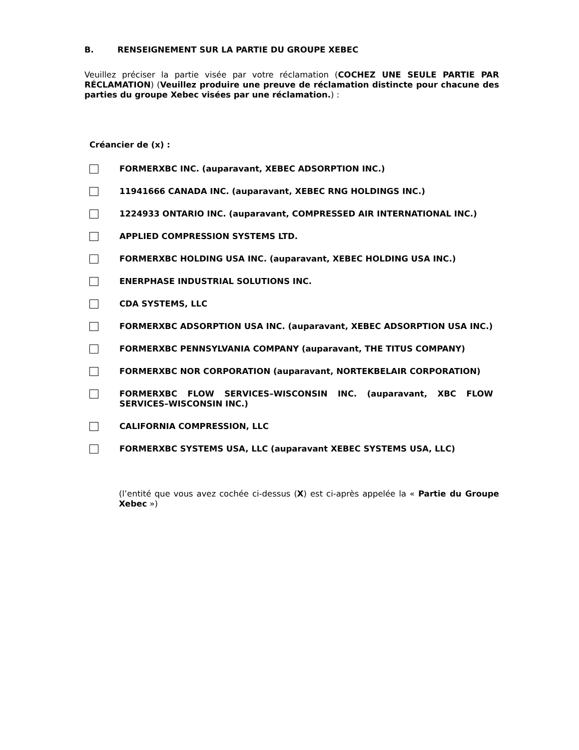B. RENSEIGNEMENT SUR LA PARTIE DU GROUPE XEBEC
Veuillez préciser la partie visée par votre réclamation (COCHEZ UNE SEULE PARTIE PAR RÉCLAMATION) (Veuillez produire une preuve de réclamation distincte pour chacune des parties du groupe Xebec visées par une réclamation.) :
Créancier de (x) :
FORMERXBC INC. (auparavant, XEBEC ADSORPTION INC.)
11941666 CANADA INC. (auparavant, XEBEC RNG HOLDINGS INC.)
1224933 ONTARIO INC. (auparavant, COMPRESSED AIR INTERNATIONAL INC.)
APPLIED COMPRESSION SYSTEMS LTD.
FORMERXBC HOLDING USA INC. (auparavant, XEBEC HOLDING USA INC.)
ENERPHASE INDUSTRIAL SOLUTIONS INC.
CDA SYSTEMS, LLC
FORMERXBC ADSORPTION USA INC. (auparavant, XEBEC ADSORPTION USA INC.)
FORMERXBC PENNSYLVANIA COMPANY (auparavant, THE TITUS COMPANY)
FORMERXBC NOR CORPORATION (auparavant, NORTEKBELAIR CORPORATION)
FORMERXBC FLOW SERVICES–WISCONSIN INC. (auparavant, XBC FLOW SERVICES–WISCONSIN INC.)
CALIFORNIA COMPRESSION, LLC
FORMERXBC SYSTEMS USA, LLC (auparavant XEBEC SYSTEMS USA, LLC)
(l’entité que vous avez cochée ci-dessus (X) est ci-après appelée la « Partie du Groupe Xebec »)